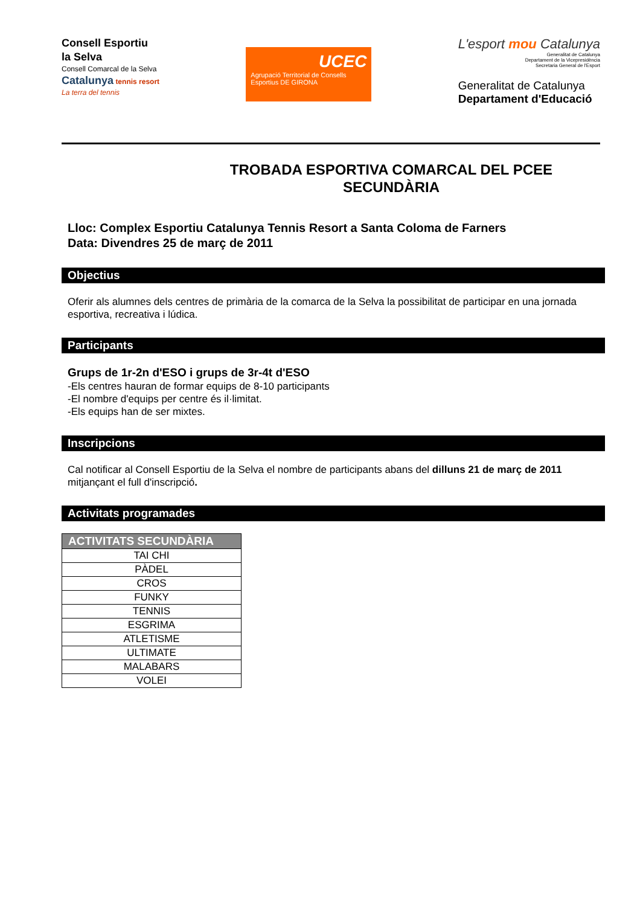Consell Esportiu
la Selva
Consell Comarcal de la Selva
Catalunya tennis resort
La terra del tennis
UCEC
Agrupació Territorial de Consells Esportius DE GIRONA
L'esport mou Catalunya
Generalitat de Catalunya
Departament de la Vicepresidència
Secretaria General de l'Esport
Generalitat de Catalunya
Departament d'Educació
TROBADA ESPORTIVA COMARCAL DEL PCEE
SECUNDÀRIA
Lloc: Complex Esportiu Catalunya Tennis Resort a Santa Coloma de Farners
Data: Divendres 25 de març de 2011
Objectius
Oferir als alumnes dels centres de primària de la comarca de la Selva la possibilitat de participar en una jornada esportiva, recreativa i lúdica.
Participants
Grups de 1r-2n d'ESO i grups de 3r-4t d'ESO
-Els centres hauran de formar equips de 8-10 participants
-El nombre d'equips per centre és il·limitat.
-Els equips han de ser mixtes.
Inscripcions
Cal notificar al Consell Esportiu de la Selva el nombre de participants abans del dilluns 21 de març de 2011 mitjançant el full d'inscripció.
Activitats programades
| ACTIVITATS SECUNDÀRIA |
| --- |
| TAI CHI |
| PÀDEL |
| CROS |
| FUNKY |
| TENNIS |
| ESGRIMA |
| ATLETISME |
| ULTIMATE |
| MALABARS |
| VOLEI |